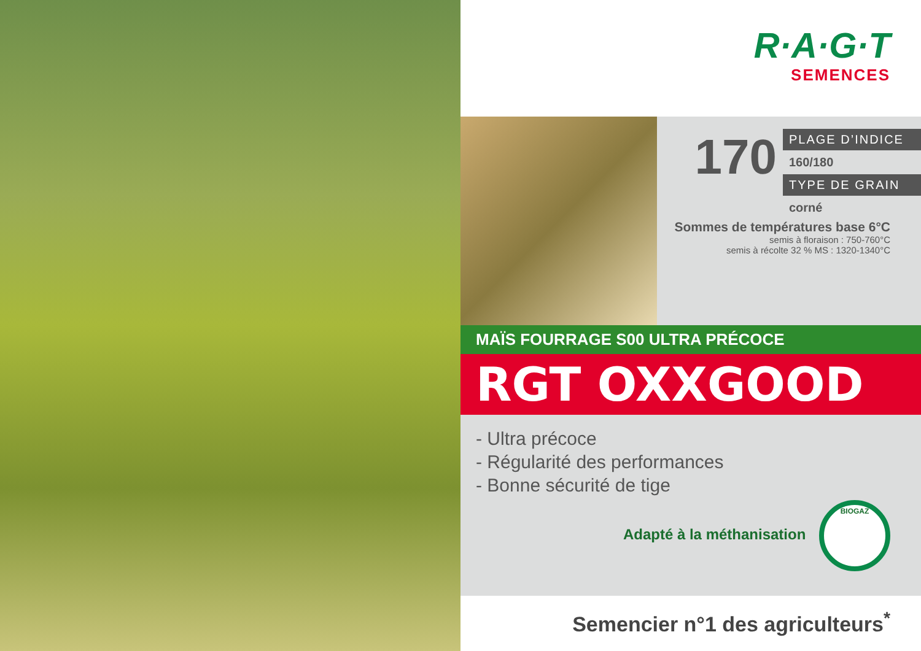R·A·G·T
SEMENCES
170
PLAGE D’INDICE
160/180
TYPE DE GRAIN
corné
Sommes de températures base 6°C
semis à floraison : 750-760°C
semis à récolte 32 % MS : 1320-1340°C
MAÏS FOURRAGE S00 ULTRA PRÉCOCE
RGT OXXGOOD
- Ultra précoce
- Régularité des performances
- Bonne sécurité de tige
Adapté à la méthanisation BIOGAZ
Semencier n°1 des agriculteurs<sup>*</sup>